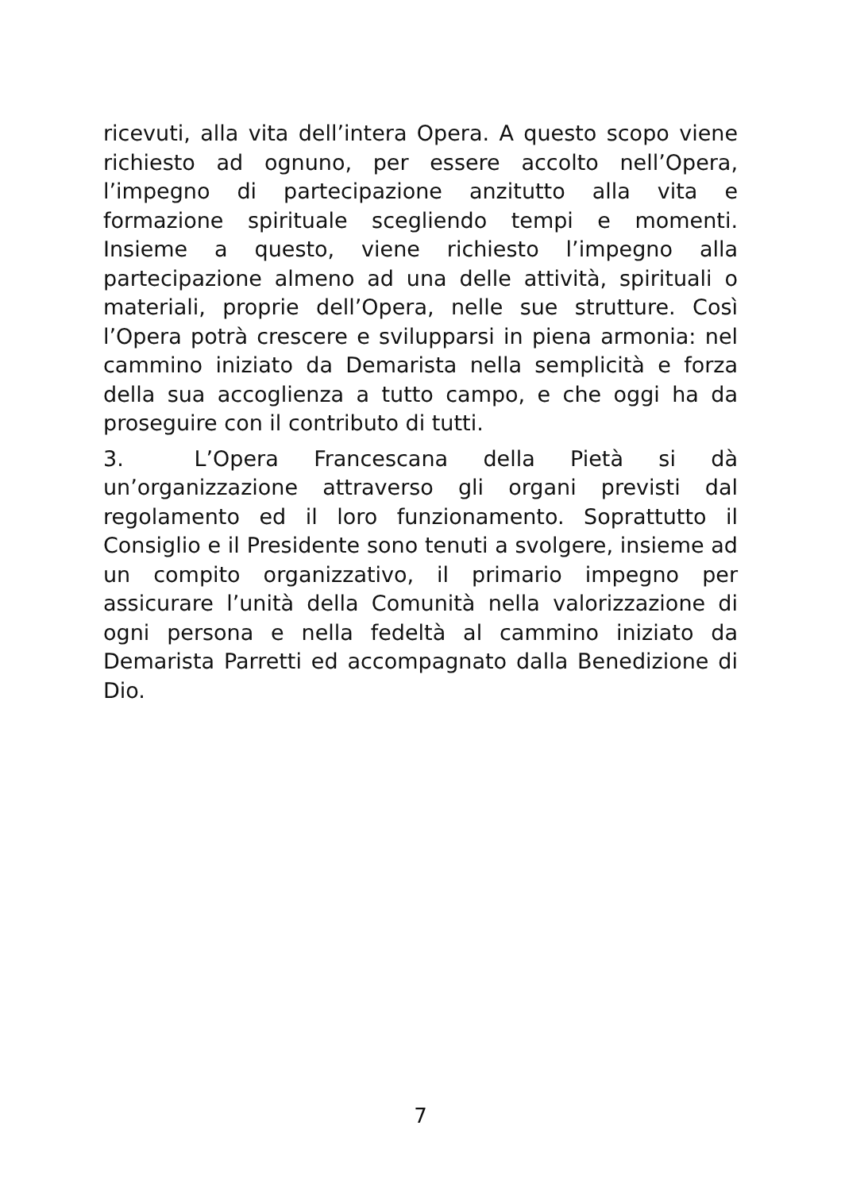ricevuti, alla vita dell’intera Opera. A questo scopo viene richiesto ad ognuno, per essere accolto nell’Opera, l’impegno di partecipazione anzitutto alla vita e formazione spirituale scegliendo tempi e momenti. Insieme a questo, viene richiesto l’impegno alla partecipazione almeno ad una delle attività, spirituali o materiali, proprie dell’Opera, nelle sue strutture. Così l’Opera potrà crescere e svilupparsi in piena armonia: nel cammino iniziato da Demarista nella semplicità e forza della sua accoglienza a tutto campo, e che oggi ha da proseguire con il contributo di tutti.
3. L’Opera Francescana della Pietà si dà un’organizzazione attraverso gli organi previsti dal regolamento ed il loro funzionamento. Soprattutto il Consiglio e il Presidente sono tenuti a svolgere, insieme ad un compito organizzativo, il primario impegno per assicurare l’unità della Comunità nella valorizzazione di ogni persona e nella fedeltà al cammino iniziato da Demarista Parretti ed accompagnato dalla Benedizione di Dio.
7